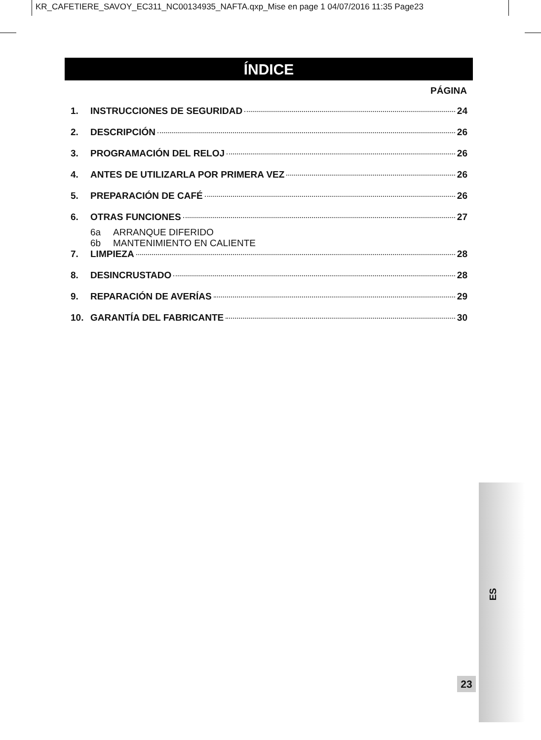KR_CAFETIERE_SAVOY_EC311_NC00134935_NAFTA.qxp_Mise en page 1 04/07/2016 11:35 Page23
ÍNDICE
PÁGINA
1. INSTRUCCIONES DE SEGURIDAD 24
2. DESCRIPCIÓN 26
3. PROGRAMACIÓN DEL RELOJ 26
4. ANTES DE UTILIZARLA POR PRIMERA VEZ 26
5. PREPARACIÓN DE CAFÉ 26
6. OTRAS FUNCIONES 27
6a ARRANQUE DIFERIDO
6b MANTENIMIENTO EN CALIENTE
7. LIMPIEZA 28
8. DESINCRUSTADO 28
9. REPARACIÓN DE AVERÍAS 29
10. GARANTÍA DEL FABRICANTE 30
ES
23